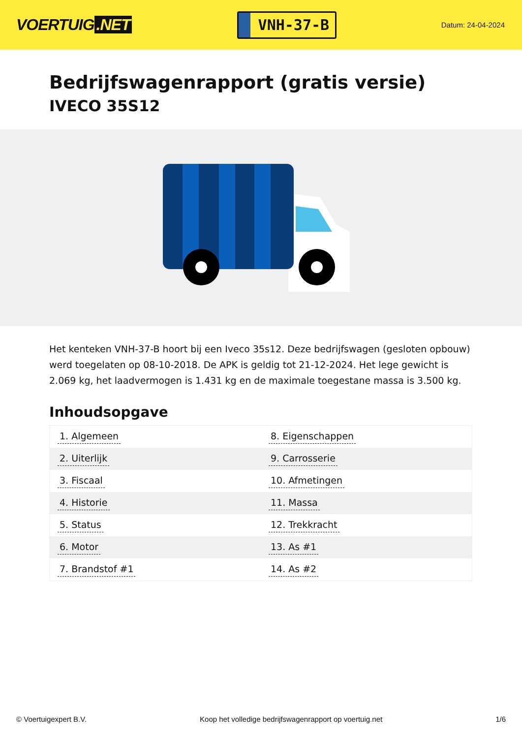VOERTUIG.NET
VNH-37-B
Datum: 24-04-2024
Bedrijfswagenrapport (gratis versie)
IVECO 35S12
Het kenteken VNH-37-B hoort bij een Iveco 35s12. Deze bedrijfswagen (gesloten opbouw) werd toegelaten op 08-10-2018. De APK is geldig tot 21-12-2024. Het lege gewicht is 2.069 kg, het laadvermogen is 1.431 kg en de maximale toegestane massa is 3.500 kg.
Inhoudsopgave
| 1. Algemeen | 8. Eigenschappen |
| 2. Uiterlijk | 9. Carrosserie |
| 3. Fiscaal | 10. Afmetingen |
| 4. Historie | 11. Massa |
| 5. Status | 12. Trekkracht |
| 6. Motor | 13. As #1 |
| 7. Brandstof #1 | 14. As #2 |
© Voertuigexpert B.V. Koop het volledige bedrijfswagenrapport op voertuig.net 1/6